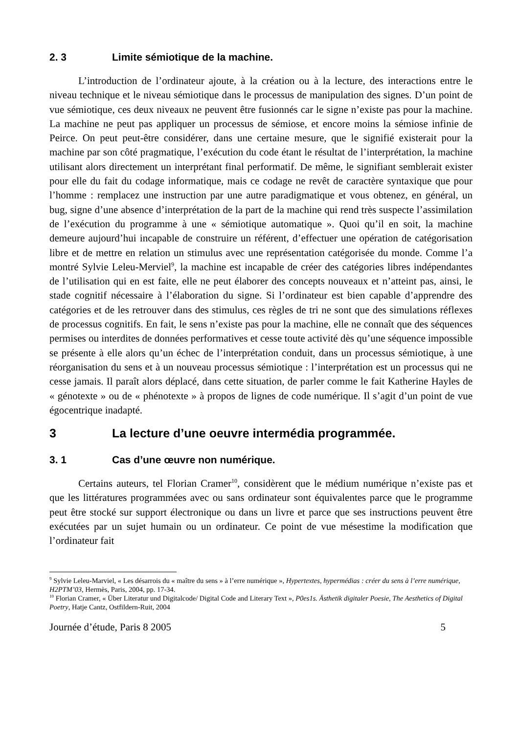2. 3 Limite sémiotique de la machine.
L’introduction de l’ordinateur ajoute, à la création ou à la lecture, des interactions entre le niveau technique et le niveau sémiotique dans le processus de manipulation des signes. D’un point de vue sémiotique, ces deux niveaux ne peuvent être fusionnés car le signe n’existe pas pour la machine. La machine ne peut pas appliquer un processus de sémiose, et encore moins la sémiose infinie de Peirce. On peut peut-être considérer, dans une certaine mesure, que le signifié existerait pour la machine par son côté pragmatique, l’exécution du code étant le résultat de l’interprétation, la machine utilisant alors directement un interprétant final performatif. De même, le signifiant semblerait exister pour elle du fait du codage informatique, mais ce codage ne revêt de caractère syntaxique que pour l’homme : remplacez une instruction par une autre paradigmatique et vous obtenez, en général, un bug, signe d’une absence d’interprétation de la part de la machine qui rend très suspecte l’assimilation de l’exécution du programme à une « sémiotique automatique ». Quoi qu’il en soit, la machine demeure aujourd’hui incapable de construire un référent, d’effectuer une opération de catégorisation libre et de mettre en relation un stimulus avec une représentation catégorisée du monde. Comme l’a montré Sylvie Leleu-Merviel<sup>9</sup>, la machine est incapable de créer des catégories libres indépendantes de l’utilisation qui en est faite, elle ne peut élaborer des concepts nouveaux et n’atteint pas, ainsi, le stade cognitif nécessaire à l’élaboration du signe. Si l’ordinateur est bien capable d’apprendre des catégories et de les retrouver dans des stimulus, ces règles de tri ne sont que des simulations réflexes de processus cognitifs. En fait, le sens n’existe pas pour la machine, elle ne connaît que des séquences permises ou interdites de données performatives et cesse toute activité dès qu’une séquence impossible se présente à elle alors qu’un échec de l’interprétation conduit, dans un processus sémiotique, à une réorganisation du sens et à un nouveau processus sémiotique : l’interprétation est un processus qui ne cesse jamais. Il paraît alors déplacé, dans cette situation, de parler comme le fait Katherine Hayles de « génotexte » ou de « phénotexte » à propos de lignes de code numérique. Il s’agit d’un point de vue égocentrique inadapté.
3 La lecture d’une oeuvre intermédia programmée.
3. 1 Cas d’une œuvre non numérique.
Certains auteurs, tel Florian Cramer<sup>10</sup>, considèrent que le médium numérique n’existe pas et que les littératures programmées avec ou sans ordinateur sont équivalentes parce que le programme peut être stocké sur support électronique ou dans un livre et parce que ses instructions peuvent être exécutées par un sujet humain ou un ordinateur. Ce point de vue mésestime la modification que l’ordinateur fait
<sup>9</sup> Sylvie Leleu-Marviel, « Les désarrois du « maître du sens » à l’erre numérique », Hypertextes, hypermédias : créer du sens à l’erre numérique, H2PTM’03, Hermès, Paris, 2004, pp. 17-34.
<sup>10</sup> Florian Cramer, « Über Literatur und Digitalcode/ Digital Code and Literary Text », P0es1s. Ästhetik digitaler Poesie, The Aesthetics of Digital Poetry, Hatje Cantz, Ostfildern-Ruit, 2004
Journée d’étude, Paris 8 2005 5